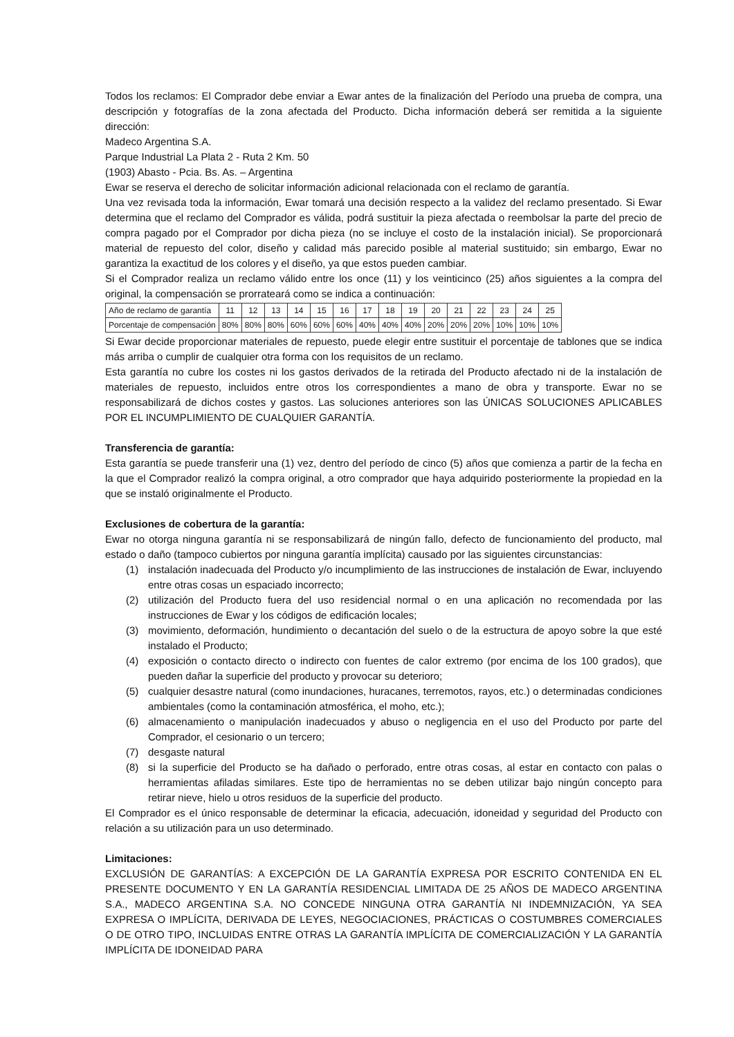Todos los reclamos: El Comprador debe enviar a Ewar antes de la finalización del Período una prueba de compra, una descripción y fotografías de la zona afectada del Producto. Dicha información deberá ser remitida a la siguiente dirección:
Madeco Argentina S.A.
Parque Industrial La Plata 2 - Ruta 2 Km. 50
(1903) Abasto - Pcia. Bs. As. – Argentina
Ewar se reserva el derecho de solicitar información adicional relacionada con el reclamo de garantía.
Una vez revisada toda la información, Ewar tomará una decisión respecto a la validez del reclamo presentado. Si Ewar determina que el reclamo del Comprador es válida, podrá sustituir la pieza afectada o reembolsar la parte del precio de compra pagado por el Comprador por dicha pieza (no se incluye el costo de la instalación inicial). Se proporcionará material de repuesto del color, diseño y calidad más parecido posible al material sustituido; sin embargo, Ewar no garantiza la exactitud de los colores y el diseño, ya que estos pueden cambiar.
Si el Comprador realiza un reclamo válido entre los once (11) y los veinticinco (25) años siguientes a la compra del original, la compensación se prorrateará como se indica a continuación:
| Año de reclamo de garantía | 11 | 12 | 13 | 14 | 15 | 16 | 17 | 18 | 19 | 20 | 21 | 22 | 23 | 24 | 25 |
| Porcentaje de compensación | 80% | 80% | 80% | 60% | 60% | 60% | 40% | 40% | 40% | 20% | 20% | 20% | 10% | 10% | 10% |
Si Ewar decide proporcionar materiales de repuesto, puede elegir entre sustituir el porcentaje de tablones que se indica más arriba o cumplir de cualquier otra forma con los requisitos de un reclamo.
Esta garantía no cubre los costes ni los gastos derivados de la retirada del Producto afectado ni de la instalación de materiales de repuesto, incluidos entre otros los correspondientes a mano de obra y transporte. Ewar no se responsabilizará de dichos costes y gastos. Las soluciones anteriores son las ÚNICAS SOLUCIONES APLICABLES POR EL INCUMPLIMIENTO DE CUALQUIER GARANTÍA.
Transferencia de garantía:
Esta garantía se puede transferir una (1) vez, dentro del período de cinco (5) años que comienza a partir de la fecha en la que el Comprador realizó la compra original, a otro comprador que haya adquirido posteriormente la propiedad en la que se instaló originalmente el Producto.
Exclusiones de cobertura de la garantía:
Ewar no otorga ninguna garantía ni se responsabilizará de ningún fallo, defecto de funcionamiento del producto, mal estado o daño (tampoco cubiertos por ninguna garantía implícita) causado por las siguientes circunstancias:
(1) instalación inadecuada del Producto y/o incumplimiento de las instrucciones de instalación de Ewar, incluyendo entre otras cosas un espaciado incorrecto;
(2) utilización del Producto fuera del uso residencial normal o en una aplicación no recomendada por las instrucciones de Ewar y los códigos de edificación locales;
(3) movimiento, deformación, hundimiento o decantación del suelo o de la estructura de apoyo sobre la que esté instalado el Producto;
(4) exposición o contacto directo o indirecto con fuentes de calor extremo (por encima de los 100 grados), que pueden dañar la superficie del producto y provocar su deterioro;
(5) cualquier desastre natural (como inundaciones, huracanes, terremotos, rayos, etc.) o determinadas condiciones ambientales (como la contaminación atmosférica, el moho, etc.);
(6) almacenamiento o manipulación inadecuados y abuso o negligencia en el uso del Producto por parte del Comprador, el cesionario o un tercero;
(7) desgaste natural
(8) si la superficie del Producto se ha dañado o perforado, entre otras cosas, al estar en contacto con palas o herramientas afiladas similares. Este tipo de herramientas no se deben utilizar bajo ningún concepto para retirar nieve, hielo u otros residuos de la superficie del producto.
El Comprador es el único responsable de determinar la eficacia, adecuación, idoneidad y seguridad del Producto con relación a su utilización para un uso determinado.
Limitaciones:
EXCLUSIÓN DE GARANTÍAS: A EXCEPCIÓN DE LA GARANTÍA EXPRESA POR ESCRITO CONTENIDA EN EL PRESENTE DOCUMENTO Y EN LA GARANTÍA RESIDENCIAL LIMITADA DE 25 AÑOS DE MADECO ARGENTINA S.A., MADECO ARGENTINA S.A. NO CONCEDE NINGUNA OTRA GARANTÍA NI INDEMNIZACIÓN, YA SEA EXPRESA O IMPLÍCITA, DERIVADA DE LEYES, NEGOCIACIONES, PRÁCTICAS O COSTUMBRES COMERCIALES O DE OTRO TIPO, INCLUIDAS ENTRE OTRAS LA GARANTÍA IMPLÍCITA DE COMERCIALIZACIÓN Y LA GARANTÍA IMPLÍCITA DE IDONEIDAD PARA